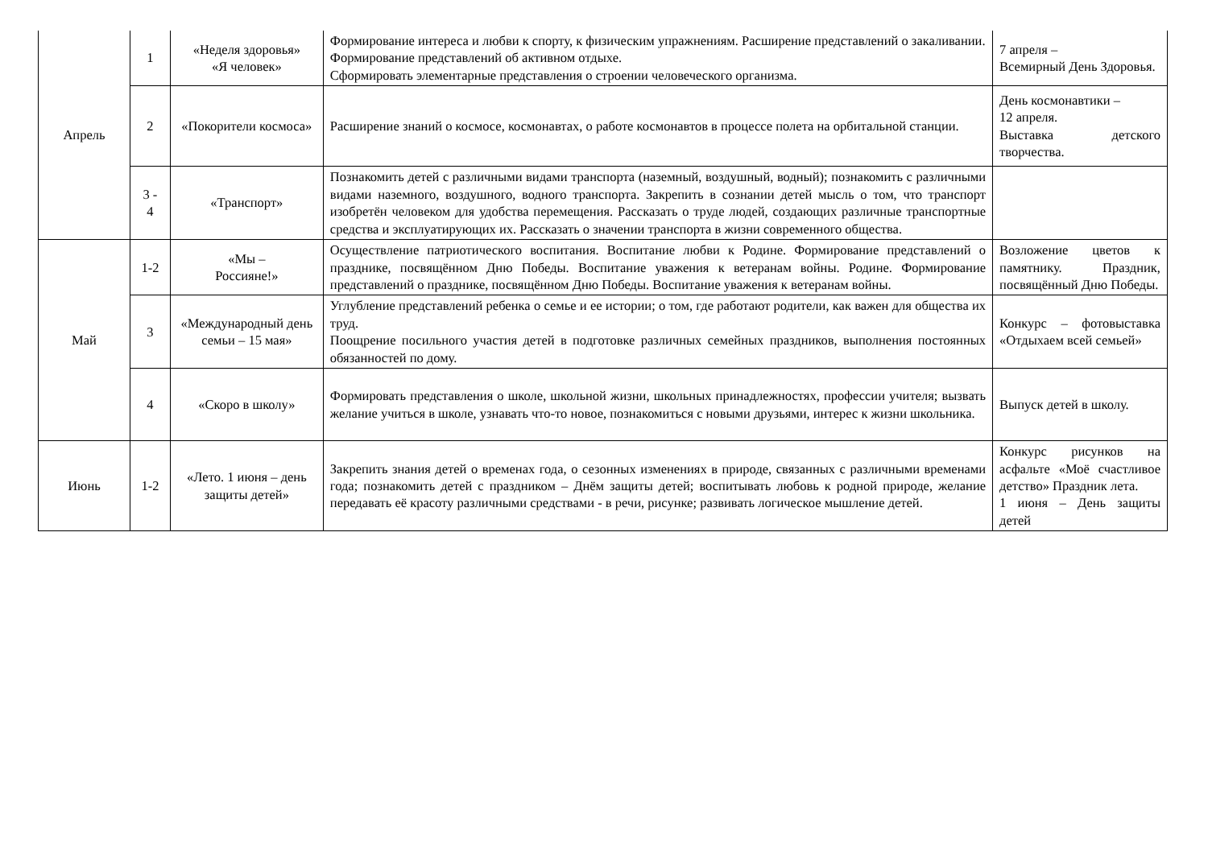| Апрель | 1 | «Неделя здоровья» «Я человек» | Формирование интереса и любви к спорту, к физическим упражнениям. Расширение представлений о закаливании. Формирование представлений об активном отдыхе. Сформировать элементарные представления о строении человеческого организма. | 7 апреля – Всемирный День Здоровья. |
| | 2 | «Покорители космоса» | Расширение знаний о космосе, космонавтах, о работе космонавтов в процессе полета на орбитальной станции. | День космонавтики – 12 апреля. Выставка детского творчества. |
| | 3 - 4 | «Транспорт» | Познакомить детей с различными видами транспорта (наземный, воздушный, водный); познакомить с различными видами наземного, воздушного, водного транспорта. Закрепить в сознании детей мысль о том, что транспорт изобретён человеком для удобства перемещения. Рассказать о труде людей, создающих различные транспортные средства и эксплуатирующих их. Рассказать о значении транспорта в жизни современного общества. | |
| Май | 1-2 | «Мы – Россияне!» | Осуществление патриотического воспитания. Воспитание любви к Родине. Формирование представлений о празднике, посвящённом Дню Победы. Воспитание уважения к ветеранам войны. Родине. Формирование представлений о празднике, посвящённом Дню Победы. Воспитание уважения к ветеранам войны. | Возложение цветов к памятнику. Праздник, посвящённый Дню Победы. |
| | 3 | «Международный день семьи – 15 мая» | Углубление представлений ребенка о семье и ее истории; о том, где работают родители, как важен для общества их труд. Поощрение посильного участия детей в подготовке различных семейных праздников, выполнения постоянных обязанностей по дому. | Конкурс – фотовыставка «Отдыхаем всей семьей» |
| | 4 | «Скоро в школу» | Формировать представления о школе, школьной жизни, школьных принадлежностях, профессии учителя; вызвать желание учиться в школе, узнавать что-то новое, познакомиться с новыми друзьями, интерес к жизни школьника. | Выпуск детей в школу. |
| Июнь | 1-2 | «Лето. 1 июня – день защиты детей» | Закрепить знания детей о временах года, о сезонных изменениях в природе, связанных с различными временами года; познакомить детей с праздником – Днём защиты детей; воспитывать любовь к родной природе, желание передавать её красоту различными средствами - в речи, рисунке; развивать логическое мышление детей. | Конкурс рисунков на асфальте «Моё счастливое детство» Праздник лета. 1 июня – День защиты детей |